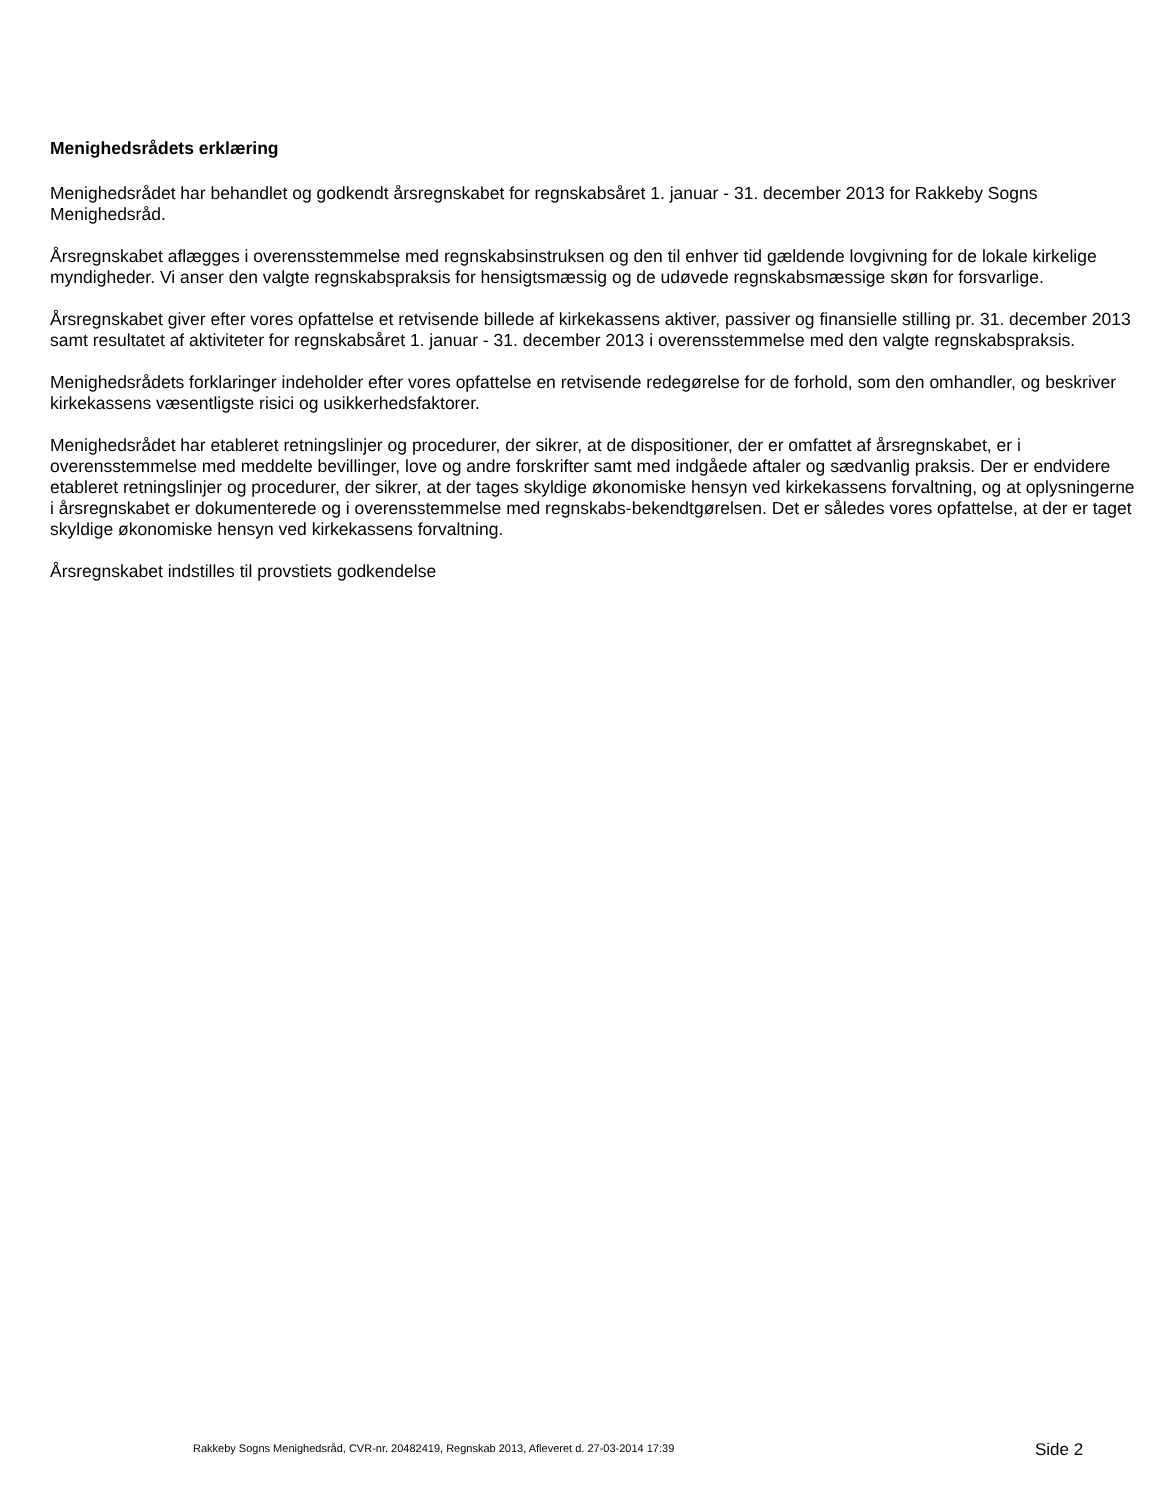Menighedsrådets erklæring
Menighedsrådet har behandlet og godkendt årsregnskabet for regnskabsåret 1. januar - 31. december 2013 for Rakkeby Sogns Menighedsråd.
Årsregnskabet aflægges i overensstemmelse med regnskabsinstruksen og den til enhver tid gældende lovgivning for de lokale kirkelige myndigheder. Vi anser den valgte regnskabspraksis for hensigtsmæssig og de udøvede regnskabsmæssige skøn for forsvarlige.
Årsregnskabet giver efter vores opfattelse et retvisende billede af kirkekassens aktiver, passiver og finansielle stilling pr. 31. december 2013 samt resultatet af aktiviteter for regnskabsåret 1. januar - 31. december 2013 i overensstemmelse med den valgte regnskabspraksis.
Menighedsrådets forklaringer indeholder efter vores opfattelse en retvisende redegørelse for de forhold, som den omhandler, og beskriver kirkekassens væsentligste risici og usikkerhedsfaktorer.
Menighedsrådet har etableret retningslinjer og procedurer, der sikrer, at de dispositioner, der er omfattet af årsregnskabet, er i overensstemmelse med meddelte bevillinger, love og andre forskrifter samt med indgåede aftaler og sædvanlig praksis. Der er endvidere etableret retningslinjer og procedurer, der sikrer, at der tages skyldige økonomiske hensyn ved kirkekassens forvaltning, og at oplysningerne i årsregnskabet er dokumenterede og i overensstemmelse med regnskabs-bekendtgørelsen. Det er således vores opfattelse, at der er taget skyldige økonomiske hensyn ved kirkekassens forvaltning.
Årsregnskabet indstilles til provstiets godkendelse
Rakkeby Sogns Menighedsråd, CVR-nr. 20482419, Regnskab 2013, Afleveret d. 27-03-2014 17:39 Side 2